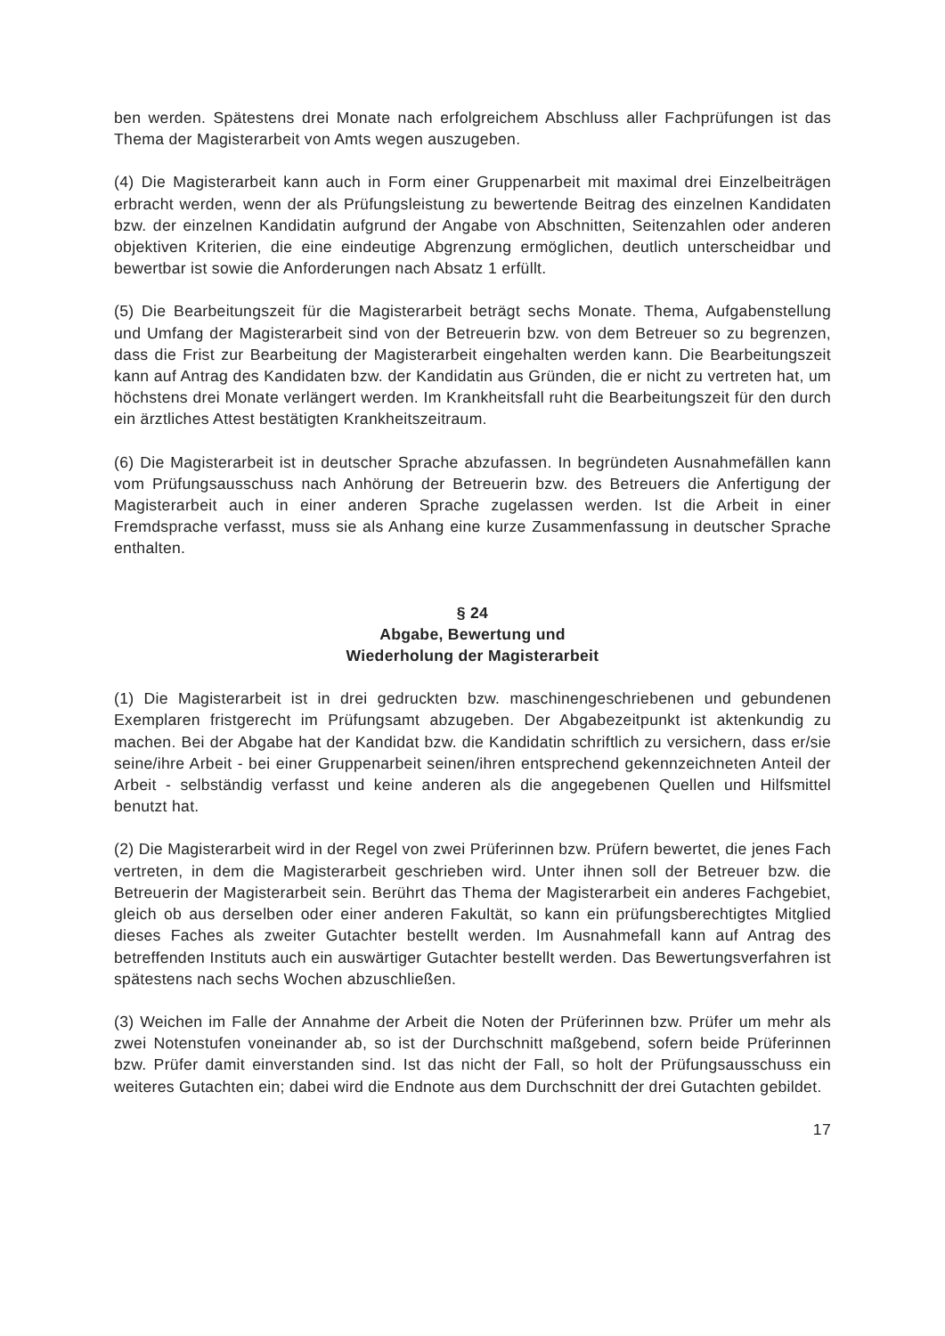ben werden. Spätestens drei Monate nach erfolgreichem Abschluss aller Fachprüfungen ist das Thema der Magisterarbeit von Amts wegen auszugeben.
(4) Die Magisterarbeit kann auch in Form einer Gruppenarbeit mit maximal drei Einzelbeiträgen erbracht werden, wenn der als Prüfungsleistung zu bewertende Beitrag des einzelnen Kandidaten bzw. der einzelnen Kandidatin aufgrund der Angabe von Abschnitten, Seitenzahlen oder anderen objektiven Kriterien, die eine eindeutige Abgrenzung ermöglichen, deutlich unterscheidbar und bewertbar ist sowie die Anforderungen nach Absatz 1 erfüllt.
(5) Die Bearbeitungszeit für die Magisterarbeit beträgt sechs Monate. Thema, Aufgabenstellung und Umfang der Magisterarbeit sind von der Betreuerin bzw. von dem Betreuer so zu begrenzen, dass die Frist zur Bearbeitung der Magisterarbeit eingehalten werden kann. Die Bearbeitungszeit kann auf Antrag des Kandidaten bzw. der Kandidatin aus Gründen, die er nicht zu vertreten hat, um höchstens drei Monate verlängert werden. Im Krankheitsfall ruht die Bearbeitungszeit für den durch ein ärztliches Attest bestätigten Krankheitszeitraum.
(6) Die Magisterarbeit ist in deutscher Sprache abzufassen. In begründeten Ausnahmefällen kann vom Prüfungsausschuss nach Anhörung der Betreuerin bzw. des Betreuers die Anfertigung der Magisterarbeit auch in einer anderen Sprache zugelassen werden. Ist die Arbeit in einer Fremdsprache verfasst, muss sie als Anhang eine kurze Zusammenfassung in deutscher Sprache enthalten.
§ 24
Abgabe, Bewertung und
Wiederholung der Magisterarbeit
(1) Die Magisterarbeit ist in drei gedruckten bzw. maschinengeschriebenen und gebundenen Exemplaren fristgerecht im Prüfungsamt abzugeben. Der Abgabezeitpunkt ist aktenkundig zu machen. Bei der Abgabe hat der Kandidat bzw. die Kandidatin schriftlich zu versichern, dass er/sie seine/ihre Arbeit - bei einer Gruppenarbeit seinen/ihren entsprechend gekennzeichneten Anteil der Arbeit - selbständig verfasst und keine anderen als die angegebenen Quellen und Hilfsmittel benutzt hat.
(2) Die Magisterarbeit wird in der Regel von zwei Prüferinnen bzw. Prüfern bewertet, die jenes Fach vertreten, in dem die Magisterarbeit geschrieben wird. Unter ihnen soll der Betreuer bzw. die Betreuerin der Magisterarbeit sein. Berührt das Thema der Magisterarbeit ein anderes Fachgebiet, gleich ob aus derselben oder einer anderen Fakultät, so kann ein prüfungsberechtigtes Mitglied dieses Faches als zweiter Gutachter bestellt werden. Im Ausnahmefall kann auf Antrag des betreffenden Instituts auch ein auswärtiger Gutachter bestellt werden. Das Bewertungsverfahren ist spätestens nach sechs Wochen abzuschließen.
(3) Weichen im Falle der Annahme der Arbeit die Noten der Prüferinnen bzw. Prüfer um mehr als zwei Notenstufen voneinander ab, so ist der Durchschnitt maßgebend, sofern beide Prüferinnen bzw. Prüfer damit einverstanden sind. Ist das nicht der Fall, so holt der Prüfungsausschuss ein weiteres Gutachten ein; dabei wird die Endnote aus dem Durchschnitt der drei Gutachten gebildet.
17